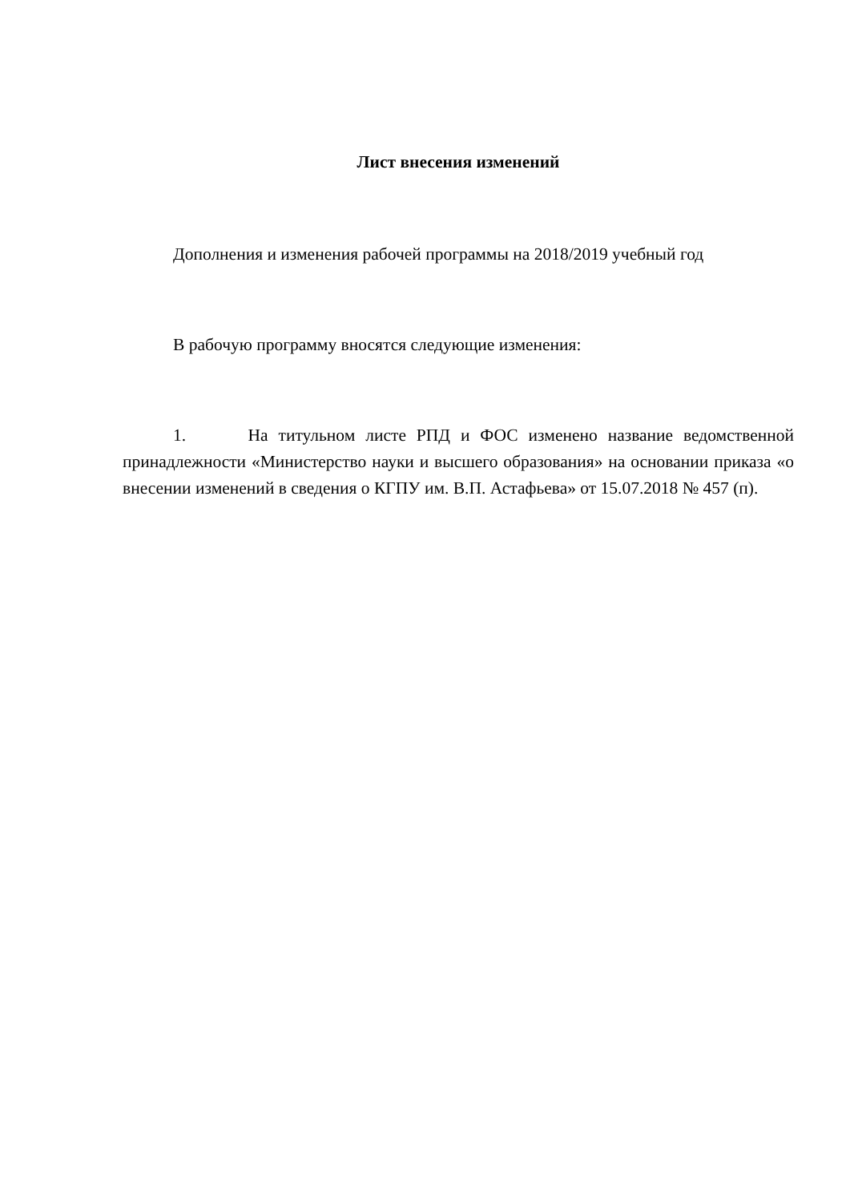Лист внесения изменений
Дополнения и изменения рабочей программы на 2018/2019 учебный год
В рабочую программу вносятся следующие изменения:
1. На титульном листе РПД и ФОС изменено название ведомственной принадлежности «Министерство науки и высшего образования» на основании приказа «о внесении изменений в сведения о КГПУ им. В.П. Астафьева» от 15.07.2018 № 457 (п).